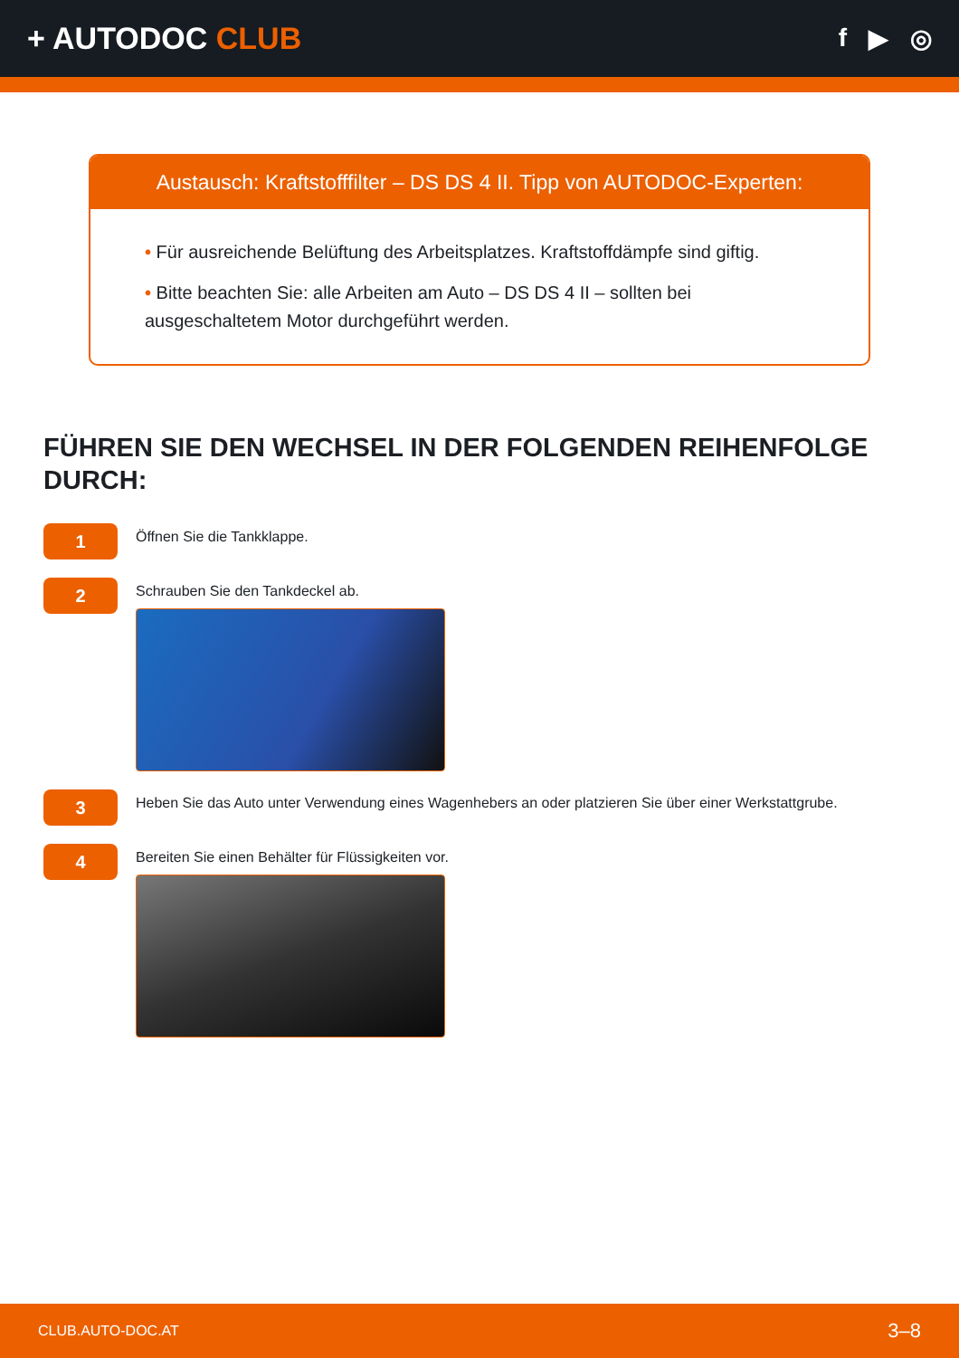+ AUTODOC CLUB
f ▶ ◎
Austausch: Kraftstofffilter – DS DS 4 II. Tipp von AUTODOC-Experten:
• Für ausreichende Belüftung des Arbeitsplatzes. Kraftstoffdämpfe sind giftig.
• Bitte beachten Sie: alle Arbeiten am Auto – DS DS 4 II – sollten bei ausgeschaltetem Motor durchgeführt werden.
FÜHREN SIE DEN WECHSEL IN DER FOLGENDEN REIHENFOLGE DURCH:
1
Öffnen Sie die Tankklappe.
2
Schrauben Sie den Tankdeckel ab.
3
Heben Sie das Auto unter Verwendung eines Wagenhebers an oder platzieren Sie über einer Werkstattgrube.
4
Bereiten Sie einen Behälter für Flüssigkeiten vor.
CLUB.AUTO-DOC.AT 3–8